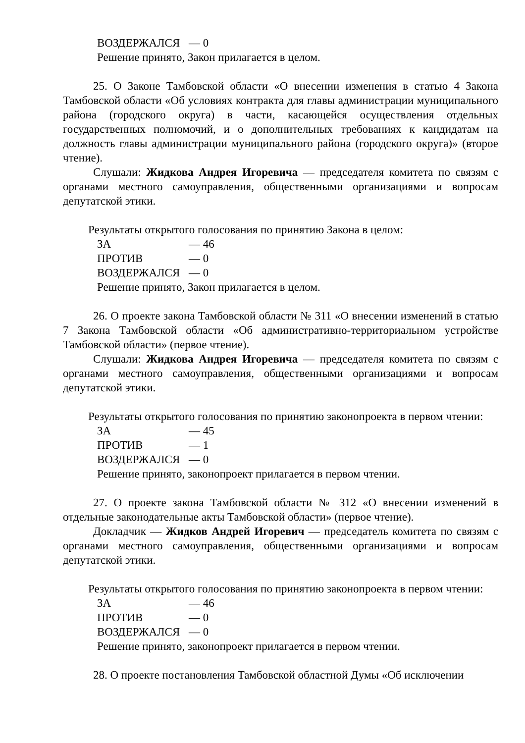ВОЗДЕРЖАЛСЯ — 0
Решение принято, Закон прилагается в целом.
25. О Законе Тамбовской области «О внесении изменения в статью 4 Закона Тамбовской области «Об условиях контракта для главы администрации муниципального района (городского округа) в части, касающейся осуществления отдельных государственных полномочий, и о дополнительных требованиях к кандидатам на должность главы администрации муниципального района (городского округа)» (второе чтение).
Слушали: Жидкова Андрея Игоревича — председателя комитета по связям с органами местного самоуправления, общественными организациями и вопросам депутатской этики.
Результаты открытого голосования по принятию Закона в целом:
ЗА — 46
ПРОТИВ — 0
ВОЗДЕРЖАЛСЯ — 0
Решение принято, Закон прилагается в целом.
26. О проекте закона Тамбовской области № 311 «О внесении изменений в статью 7 Закона Тамбовской области «Об административно-территориальном устройстве Тамбовской области» (первое чтение).
Слушали: Жидкова Андрея Игоревича — председателя комитета по связям с органами местного самоуправления, общественными организациями и вопросам депутатской этики.
Результаты открытого голосования по принятию законопроекта в первом чтении:
ЗА — 45
ПРОТИВ — 1
ВОЗДЕРЖАЛСЯ — 0
Решение принято, законопроект прилагается в первом чтении.
27. О проекте закона Тамбовской области № 312 «О внесении изменений в отдельные законодательные акты Тамбовской области» (первое чтение).
Докладчик — Жидков Андрей Игоревич — председатель комитета по связям с органами местного самоуправления, общественными организациями и вопросам депутатской этики.
Результаты открытого голосования по принятию законопроекта в первом чтении:
ЗА — 46
ПРОТИВ — 0
ВОЗДЕРЖАЛСЯ — 0
Решение принято, законопроект прилагается в первом чтении.
28. О проекте постановления Тамбовской областной Думы «Об исключении